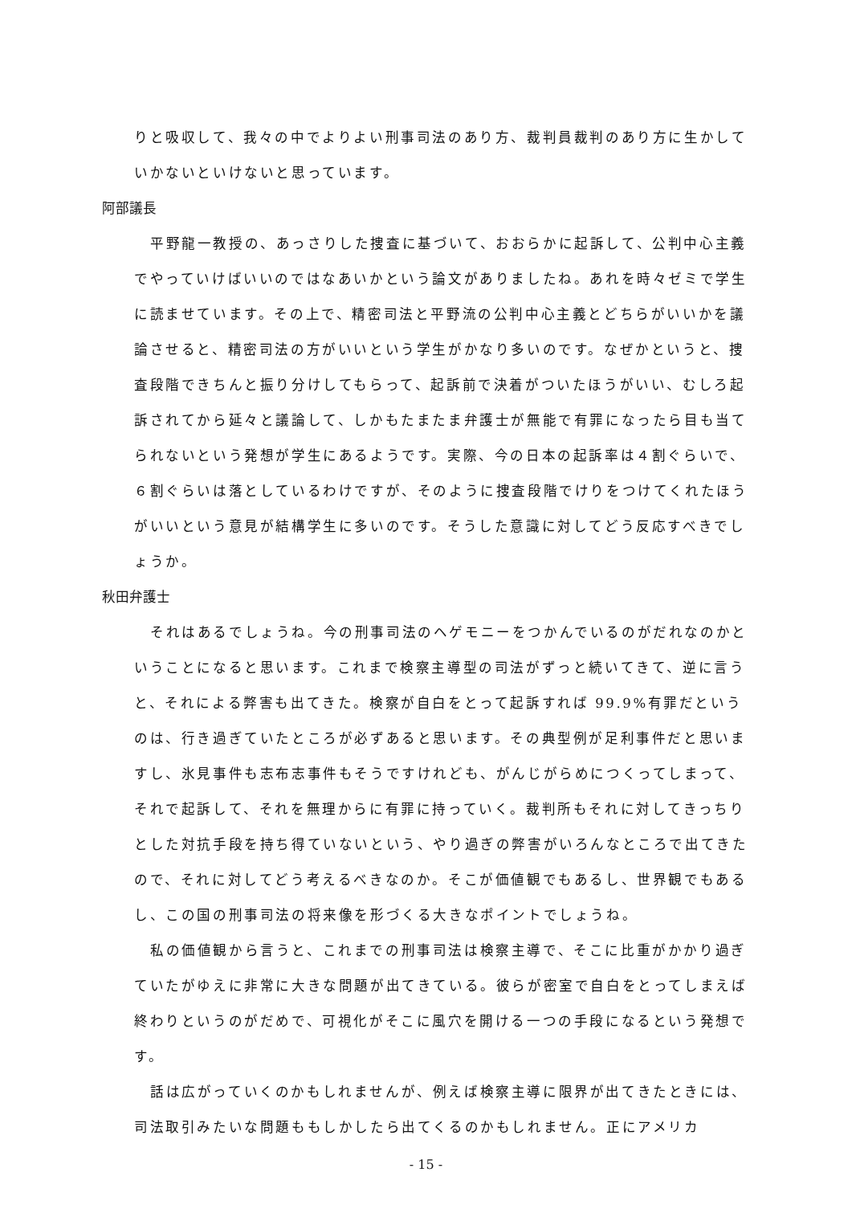りと吸収して、我々の中でよりよい刑事司法のあり方、裁判員裁判のあり方に生かしていかないといけないと思っています。
阿部議長
平野龍一教授の、あっさりした捜査に基づいて、おおらかに起訴して、公判中心主義でやっていけばいいのではなあいかという論文がありましたね。あれを時々ゼミで学生に読ませています。その上で、精密司法と平野流の公判中心主義とどちらがいいかを議論させると、精密司法の方がいいという学生がかなり多いのです。なぜかというと、捜査段階できちんと振り分けしてもらって、起訴前で決着がついたほうがいい、むしろ起訴されてから延々と議論して、しかもたまたま弁護士が無能で有罪になったら目も当てられないという発想が学生にあるようです。実際、今の日本の起訴率は４割ぐらいで、６割ぐらいは落としているわけですが、そのように捜査段階でけりをつけてくれたほうがいいという意見が結構学生に多いのです。そうした意識に対してどう反応すべきでしょうか。
秋田弁護士
それはあるでしょうね。今の刑事司法のヘゲモニーをつかんでいるのがだれなのかということになると思います。これまで検察主導型の司法がずっと続いてきて、逆に言うと、それによる弊害も出てきた。検察が自白をとって起訴すれば 99.9%有罪だというのは、行き過ぎていたところが必ずあると思います。その典型例が足利事件だと思いますし、氷見事件も志布志事件もそうですけれども、がんじがらめにつくってしまって、それで起訴して、それを無理からに有罪に持っていく。裁判所もそれに対してきっちりとした対抗手段を持ち得ていないという、やり過ぎの弊害がいろんなところで出てきたので、それに対してどう考えるべきなのか。そこが価値観でもあるし、世界観でもあるし、この国の刑事司法の将来像を形づくる大きなポイントでしょうね。
私の価値観から言うと、これまでの刑事司法は検察主導で、そこに比重がかかり過ぎていたがゆえに非常に大きな問題が出てきている。彼らが密室で自白をとってしまえば終わりというのがだめで、可視化がそこに風穴を開ける一つの手段になるという発想です。
話は広がっていくのかもしれませんが、例えば検察主導に限界が出てきたときには、司法取引みたいな問題ももしかしたら出てくるのかもしれません。正にアメリカ
- 15 -